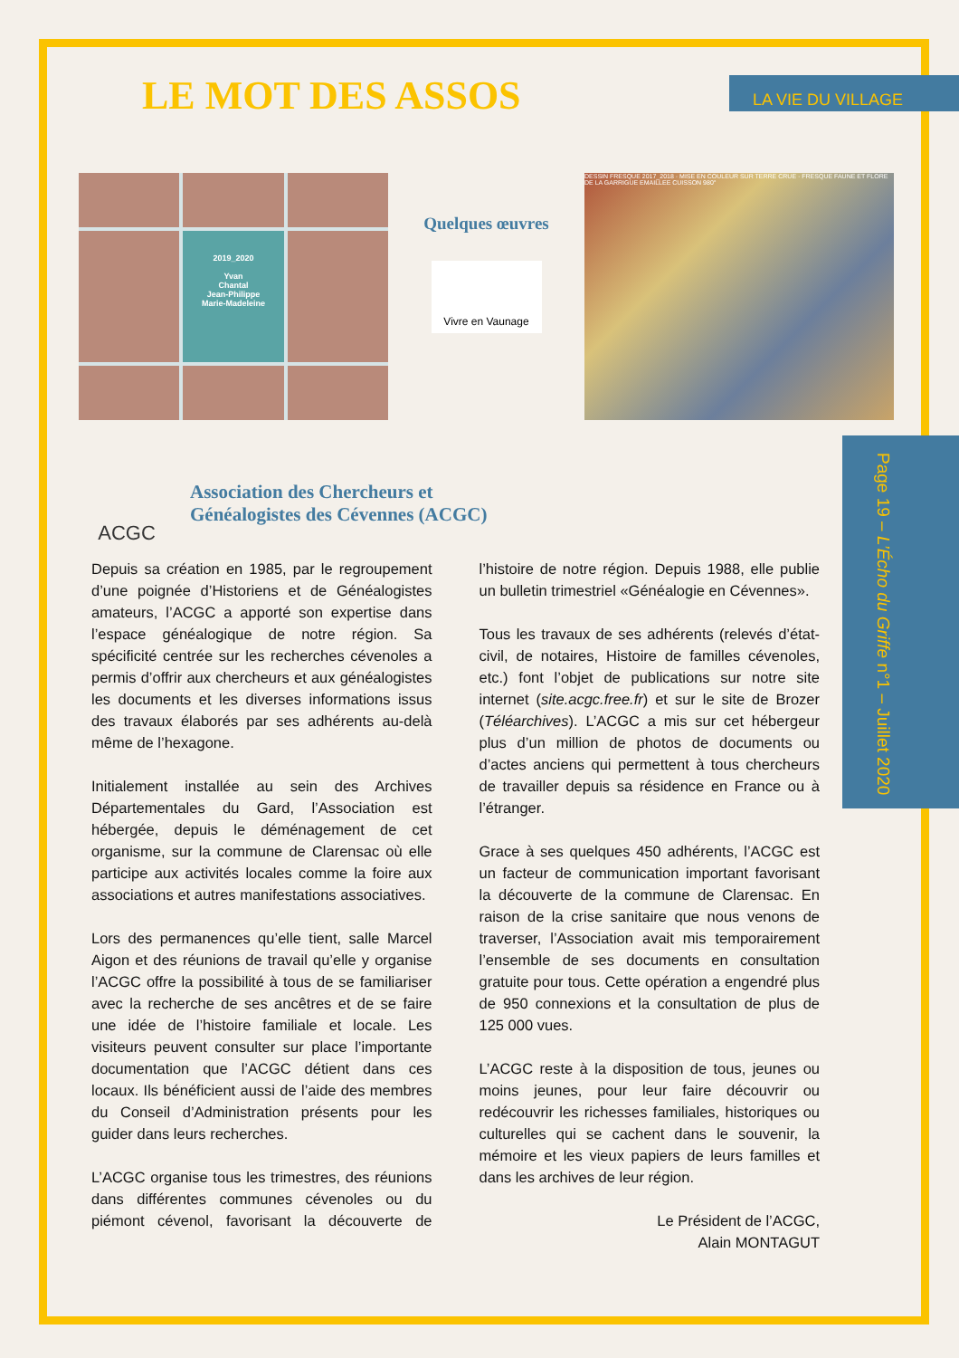Page 19 – L’Écho du Griffe n°1 – Juillet 2020
LE MOT DES ASSOS
LA VIE DU VILLAGE
2019_2020
Yvan
Chantal
Jean-Philippe
Marie-Madeleine
Quelques œuvres
Vivre en Vaunage
DESSIN FRESQUE 2017_2018 · MISE EN COULEUR SUR TERRE CRUE · FRESQUE FAUNE ET FLORE DE LA GARRIGUE EMAILLEE CUISSON 980°
ACGC
Association des Chercheurs et
Généalogistes des Cévennes (ACGC)
Depuis sa création en 1985, par le regroupement d’une poignée d’Historiens et de Généalogistes amateurs, l’ACGC a apporté son expertise dans l’espace généalogique de notre région. Sa spécificité centrée sur les recherches cévenoles a permis d’offrir aux chercheurs et aux généalogistes les documents et les diverses informations issus des travaux élaborés par ses adhérents au-delà même de l’hexagone.
Initialement installée au sein des Archives Départementales du Gard, l’Association est hébergée, depuis le déménagement de cet organisme, sur la commune de Clarensac où elle participe aux activités locales comme la foire aux associations et autres manifestations associatives.
Lors des permanences qu’elle tient, salle Marcel Aigon et des réunions de travail qu’elle y organise l’ACGC offre la possibilité à tous de se familiariser avec la recherche de ses ancêtres et de se faire une idée de l’histoire familiale et locale. Les visiteurs peuvent consulter sur place l’importante documentation que l’ACGC détient dans ces locaux. Ils bénéficient aussi de l’aide des membres du Conseil d’Administration présents pour les guider dans leurs recherches.
L’ACGC organise tous les trimestres, des réunions dans différentes communes cévenoles ou du piémont cévenol, favorisant la découverte de l’histoire de notre région. Depuis 1988, elle publie un bulletin trimestriel «Généalogie en Cévennes».
Tous les travaux de ses adhérents (relevés d’état-civil, de notaires, Histoire de familles cévenoles, etc.) font l’objet de publications sur notre site internet (site.acgc.free.fr) et sur le site de Brozer (Téléarchives). L’ACGC a mis sur cet hébergeur plus d’un million de photos de documents ou d’actes anciens qui permettent à tous chercheurs de travailler depuis sa résidence en France ou à l’étranger.
Grace à ses quelques 450 adhérents, l’ACGC est un facteur de communication important favorisant la découverte de la commune de Clarensac. En raison de la crise sanitaire que nous venons de traverser, l’Association avait mis temporairement l’ensemble de ses documents en consultation gratuite pour tous. Cette opération a engendré plus de 950 connexions et la consultation de plus de 125 000 vues.
L’ACGC reste à la disposition de tous, jeunes ou moins jeunes, pour leur faire découvrir ou redécouvrir les richesses familiales, historiques ou culturelles qui se cachent dans le souvenir, la mémoire et les vieux papiers de leurs familles et dans les archives de leur région.
Le Président de l’ACGC,
Alain MONTAGUT